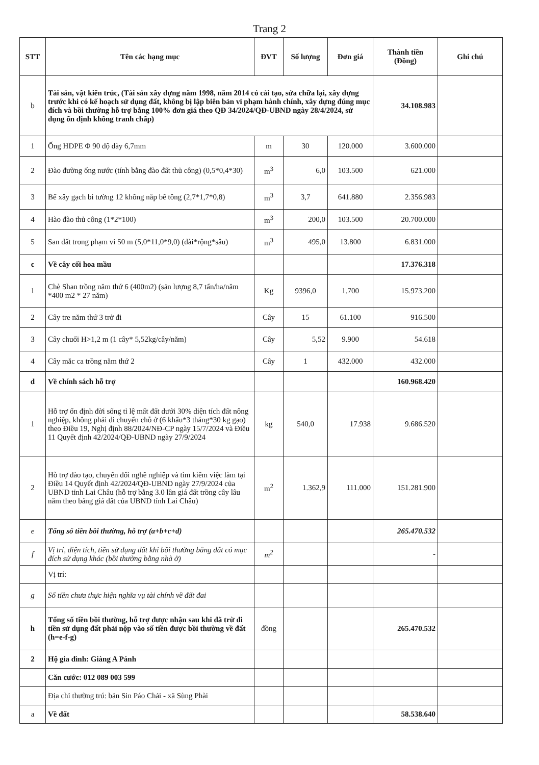Trang 2
| STT | Tên các hạng mục | ĐVT | Số lượng | Đơn giá | Thành tiền (Đồng) | Ghi chú |
| --- | --- | --- | --- | --- | --- | --- |
| b | Tài sản, vật kiến trúc, (Tài sản xây dựng năm 1998, năm 2014 có cải tạo, sửa chữa lại, xây dựng trước khi có kế hoạch sử dụng đất, không bị lập biên bản vi phạm hành chính, xây dựng đúng mục đích và bồi thường hỗ trợ bằng 100% đơn giá theo QĐ 34/2024/QĐ-UBND ngày 28/4/2024, sử dụng ổn định không tranh chấp) | | | | 34.108.983 | |
| 1 | Ống HDPE Φ 90 độ dày 6,7mm | m | 30 | 120.000 | 3.600.000 | |
| 2 | Đào đường ống nước (tính bằng đào đất thủ công) (0,5*0,4*30) | m<sup>3</sup> | 6,0 | 103.500 | 621.000 | |
| 3 | Bể xây gạch bi tường 12 không nắp bê tông (2,7*1,7*0,8) | m<sup>3</sup> | 3,7 | 641.880 | 2.356.983 | |
| 4 | Hào đào thủ công (1*2*100) | m<sup>3</sup> | 200,0 | 103.500 | 20.700.000 | |
| 5 | San đất trong phạm vi 50 m (5,0*11,0*9,0) (dài*rộng*sâu) | m<sup>3</sup> | 495,0 | 13.800 | 6.831.000 | |
| c | Về cây cối hoa mầu | | | | 17.376.318 | |
| 1 | Chè Shan trồng năm thứ 6 (400m2) (sản lượng 8,7 tấn/ha/năm *400 m2 * 27 năm) | Kg | 9396,0 | 1.700 | 15.973.200 | |
| 2 | Cây tre năm thứ 3 trở đi | Cây | 15 | 61.100 | 916.500 | |
| 3 | Cây chuối H>1,2 m (1 cây* 5,52kg/cây/năm) | Cây | 5,52 | 9.900 | 54.618 | |
| 4 | Cây mắc ca trồng năm thứ 2 | Cây | 1 | 432.000 | 432.000 | |
| d | Về chính sách hỗ trợ | | | | 160.968.420 | |
| 1 | Hỗ trợ ổn định đời sống tỉ lệ mất đất dưới 30% diện tích đất nông nghiệp, không phải di chuyển chỗ ở (6 khẩu*3 tháng*30 kg gạo) theo Điều 19, Nghị định 88/2024/NĐ-CP ngày 15/7/2024 và Điều 11 Quyết định 42/2024/QĐ-UBND ngày 27/9/2024 | kg | 540,0 | 17.938 | 9.686.520 | |
| 2 | Hỗ trợ đào tạo, chuyển đổi nghề nghiệp và tìm kiếm việc làm tại Điều 14 Quyết định 42/2024/QĐ-UBND ngày 27/9/2024 của UBND tỉnh Lai Châu (hỗ trợ bằng 3.0 lần giá đất trồng cây lâu năm theo bảng giá đất của UBND tỉnh Lai Châu) | m<sup>2</sup> | 1.362,9 | 111.000 | 151.281.900 | |
| e | Tổng số tiền bồi thường, hỗ trợ (a+b+c+d) | | | | 265.470.532 | |
| f | Vị trí, diện tích, tiền sử dụng đất khi bồi thường bằng đất có mục đích sử dụng khác (bồi thường bằng nhà ở) | m<sup>2</sup> | | | - | |
| | Vị trí: | | | | | |
| g | Số tiền chưa thực hiện nghĩa vụ tài chính về đất đai | | | | | |
| h | Tổng số tiền bồi thường, hỗ trợ được nhận sau khi đã trừ đi tiền sử dụng đất phải nộp vào số tiền được bồi thường về đất (h=e-f-g) | đồng | | | 265.470.532 | |
| 2 | Hộ gia đình: Giàng A Pánh | | | | | |
| | Căn cước: 012 089 003 599 | | | | | |
| | Địa chỉ thường trú: bản Sin Páo Chải - xã Sùng Phài | | | | | |
| a | Về đất | | | | 58.538.640 | |